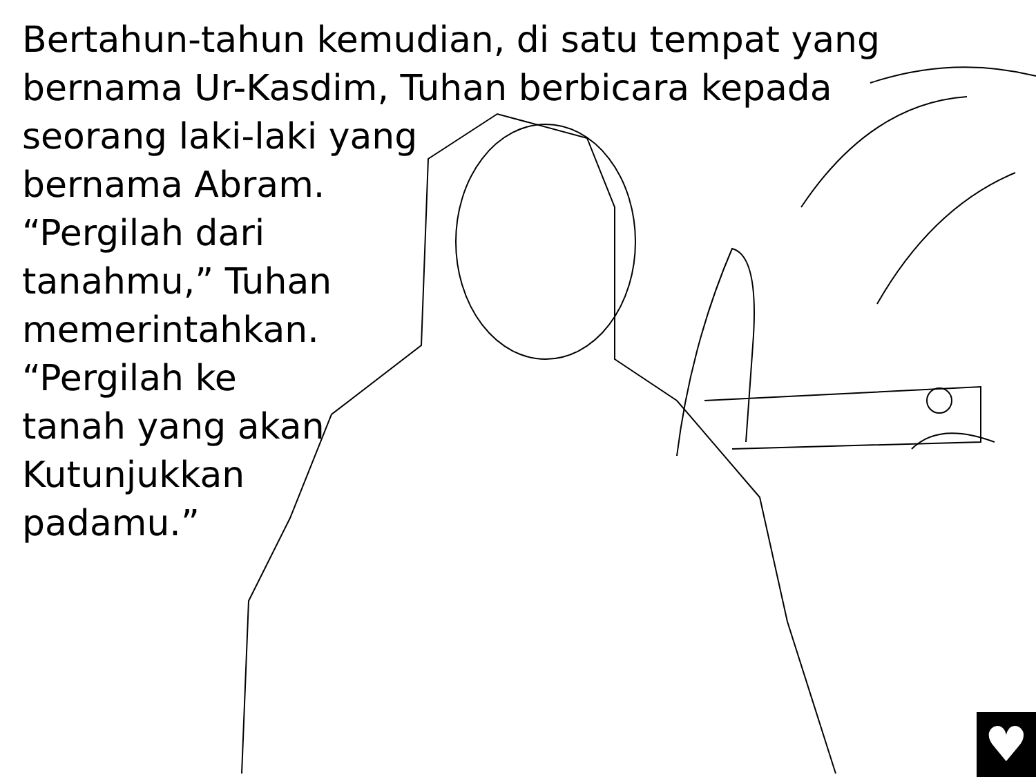Bertahun-tahun kemudian, di satu tempat yang
bernama Ur-Kasdim, Tuhan berbicara kepada
seorang laki-laki yang
bernama Abram.
“Pergilah dari
tanahmu,” Tuhan
memerintahkan.
“Pergilah ke
tanah yang akan
Kutunjukkan
padamu.”
♥